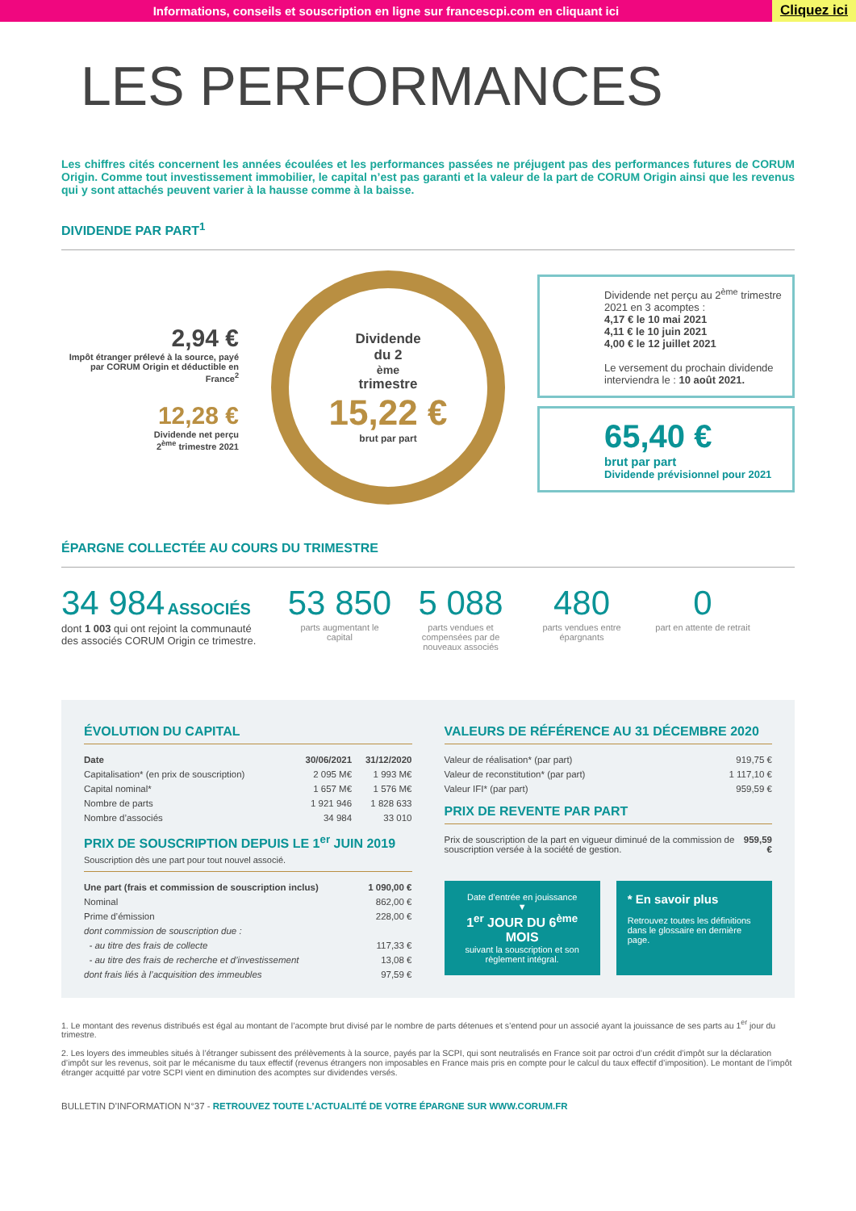Informations, conseils et souscription en ligne sur francescpi.com en cliquant ici
Cliquez ici
LES PERFORMANCES
Les chiffres cités concernent les années écoulées et les performances passées ne préjugent pas des performances futures de CORUM Origin. Comme tout investissement immobilier, le capital n’est pas garanti et la valeur de la part de CORUM Origin ainsi que les revenus qui y sont attachés peuvent varier à la hausse comme à la baisse.
DIVIDENDE PAR PART<sup>1</sup>
2,94 €
Impôt étranger prélevé à la source, payé par CORUM Origin et déductible en France<sup>2</sup>
12,28 €
Dividende net perçu
2<sup>ème</sup> trimestre 2021
Dividende
du 2<sup>ème</sup> trimestre
15,22 €
brut par part
Dividende net perçu au 2<sup>ème</sup> trimestre 2021 en 3 acomptes :
4,17 € le 10 mai 2021
4,11 € le 10 juin 2021
4,00 € le 12 juillet 2021
Le versement du prochain dividende interviendra le : 10 août 2021.
65,40 €
brut par part
Dividende prévisionnel pour 2021
ÉPARGNE COLLECTÉE AU COURS DU TRIMESTRE
34 984 ASSOCIÉS
dont 1 003 qui ont rejoint la communauté des associés CORUM Origin ce trimestre.
53 850
parts augmentant le capital
5 088
parts vendues et compensées par de nouveaux associés
480
parts vendues entre épargnants
0
part en attente de retrait
ÉVOLUTION DU CAPITAL
| Date | 30/06/2021 | 31/12/2020 |
| --- | --- | --- |
| Capitalisation* (en prix de souscription) | 2 095 M€ | 1 993 M€ |
| Capital nominal* | 1 657 M€ | 1 576 M€ |
| Nombre de parts | 1 921 946 | 1 828 633 |
| Nombre d’associés | 34 984 | 33 010 |
PRIX DE SOUSCRIPTION DEPUIS LE 1<sup>er</sup> JUIN 2019
Souscription dès une part pour tout nouvel associé.
| Une part (frais et commission de souscription inclus) | 1 090,00 € |
| --- | --- |
| Nominal | 862,00 € |
| Prime d’émission | 228,00 € |
| dont commission de souscription due : | |
| - au titre des frais de collecte | 117,33 € |
| - au titre des frais de recherche et d’investissement | 13,08 € |
| dont frais liés à l’acquisition des immeubles | 97,59 € |
VALEURS DE RÉFÉRENCE AU 31 DÉCEMBRE 2020
| Valeur de réalisation* (par part) | 919,75 € |
| Valeur de reconstitution* (par part) | 1 117,10 € |
| Valeur IFI* (par part) | 959,59 € |
PRIX DE REVENTE PAR PART
| Prix de souscription de la part en vigueur diminué de la commission de souscription versée à la société de gestion. | 959,59 € |
Date d’entrée en jouissance
▼
1<sup>er</sup> JOUR DU 6<sup>ème</sup> MOIS
suivant la souscription et son règlement intégral.
* En savoir plus
Retrouvez toutes les définitions dans le glossaire en dernière page.
1. Le montant des revenus distribués est égal au montant de l’acompte brut divisé par le nombre de parts détenues et s’entend pour un associé ayant la jouissance de ses parts au 1<sup>er</sup> jour du trimestre.
2. Les loyers des immeubles situés à l’étranger subissent des prélèvements à la source, payés par la SCPI, qui sont neutralisés en France soit par octroi d’un crédit d’impôt sur la déclaration d’impôt sur les revenus, soit par le mécanisme du taux effectif (revenus étrangers non imposables en France mais pris en compte pour le calcul du taux effectif d’imposition). Le montant de l’impôt étranger acquitté par votre SCPI vient en diminution des acomptes sur dividendes versés.
BULLETIN D’INFORMATION N°37 - RETROUVEZ TOUTE L’ACTUALITÉ DE VOTRE ÉPARGNE SUR WWW.CORUM.FR